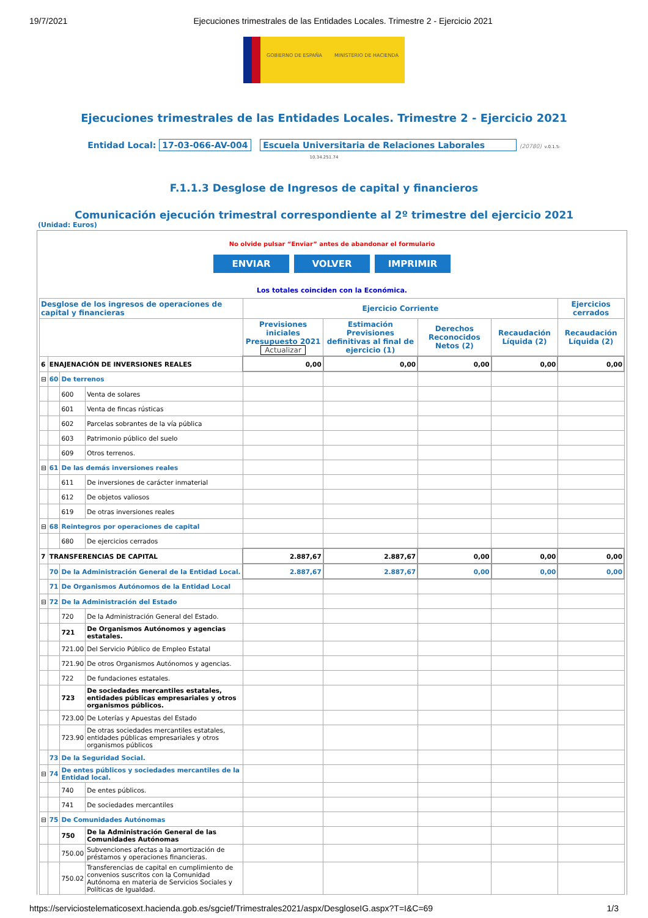19/7/2021 Ejecuciones trimestrales de las Entidades Locales. Trimestre 2 - Ejercicio 2021
GOBIERNO DE ESPAÑA MINISTERIO DE HACIENDA
Ejecuciones trimestrales de las Entidades Locales. Trimestre 2 - Ejercicio 2021
Entidad Local: 17-03-066-AV-004 Escuela Universitaria de Relaciones Laborales (20780) v.0.1.5-
10.34.251.74
F.1.1.3 Desglose de Ingresos de capital y financieros
Comunicación ejecución trimestral correspondiente al 2º trimestre del ejercicio 2021
(Unidad: Euros)
No olvide pulsar “Enviar” antes de abandonar el formulario
ENVIAR VOLVER IMPRIMIR
Los totales coinciden con la Económica.
| Desglose de los ingresos de operaciones de capital y financieras | | | | Ejercicio Corriente | | | | Ejercicios cerrados |
| --- | --- | --- | --- | --- | --- | --- | --- | --- |
| | | | | Previsiones iniciales Presupuesto 2021 Actualizar | Estimación Previsiones definitivas al final de ejercicio (1) | Derechos Reconocidos Netos (2) | Recaudación Líquida (2) | Recaudación Líquida (2) |
| 6 | ENAJENACIÓN DE INVERSIONES REALES | | | 0,00 | 0,00 | 0,00 | 0,00 | 0,00 |
| ⊟ | 60 | De terrenos | | | | | | |
| | | 600 | Venta de solares | | | | | |
| | | 601 | Venta de fincas rústicas | | | | | |
| | | 602 | Parcelas sobrantes de la vía pública | | | | | |
| | | 603 | Patrimonio público del suelo | | | | | |
| | | 609 | Otros terrenos. | | | | | |
| ⊟ | 61 | De las demás inversiones reales | | | | | | |
| | | 611 | De inversiones de carácter inmaterial | | | | | |
| | | 612 | De objetos valiosos | | | | | |
| | | 619 | De otras inversiones reales | | | | | |
| ⊟ | 68 | Reintegros por operaciones de capital | | | | | | |
| | | 680 | De ejercicios cerrados | | | | | |
| 7 | TRANSFERENCIAS DE CAPITAL | | | 2.887,67 | 2.887,67 | 0,00 | 0,00 | 0,00 |
| | 70 | De la Administración General de la Entidad Local. | | 2.887,67 | 2.887,67 | 0,00 | 0,00 | 0,00 |
| | 71 | De Organismos Autónomos de la Entidad Local | | | | | | |
| ⊟ | 72 | De la Administración del Estado | | | | | | |
| | | 720 | De la Administración General del Estado. | | | | | |
| | | 721 | De Organismos Autónomos y agencias estatales. | | | | | |
| | | 721.00 | Del Servicio Público de Empleo Estatal | | | | | |
| | | 721.90 | De otros Organismos Autónomos y agencias. | | | | | |
| | | 722 | De fundaciones estatales. | | | | | |
| | | 723 | De sociedades mercantiles estatales, entidades públicas empresariales y otros organismos públicos. | | | | | |
| | | 723.00 | De Loterías y Apuestas del Estado | | | | | |
| | | 723.90 | De otras sociedades mercantiles estatales, entidades públicas empresariales y otros organismos públicos | | | | | |
| | 73 | De la Seguridad Social. | | | | | | |
| ⊟ | 74 | De entes públicos y sociedades mercantiles de la Entidad local. | | | | | | |
| | | 740 | De entes públicos. | | | | | |
| | | 741 | De sociedades mercantiles | | | | | |
| ⊟ | 75 | De Comunidades Autónomas | | | | | | |
| | | 750 | De la Administración General de las Comunidades Autónomas | | | | | |
| | | 750.00 | Subvenciones afectas a la amortización de préstamos y operaciones financieras. | | | | | |
| | | 750.02 | Transferencias de capital en cumplimiento de convenios suscritos con la Comunidad Autónoma en materia de Servicios Sociales y Políticas de Igualdad. | | | | | |
https://serviciostelematicosext.hacienda.gob.es/sgcief/Trimestrales2021/aspx/DesgloseIG.aspx?T=I&C=69 1/3